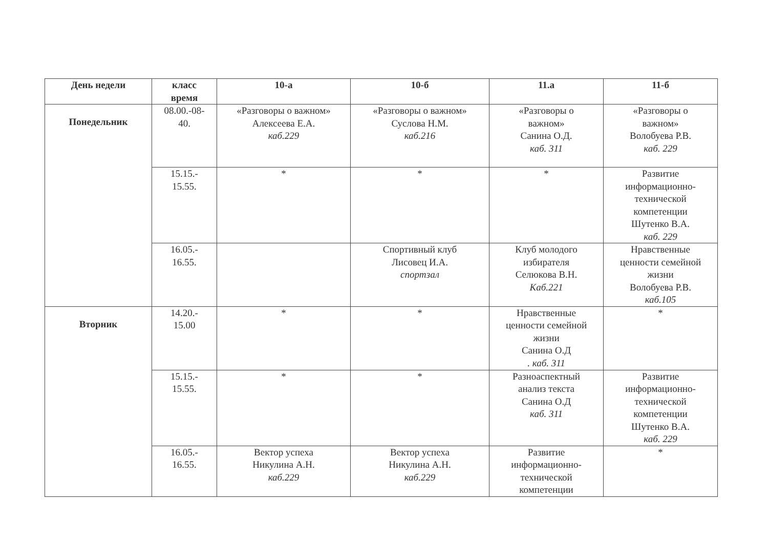| День недели | класс время | 10-а | 10-б | 11.а | 11-б |
| --- | --- | --- | --- | --- | --- |
| Понедельник | 08.00.-08- 40. | «Разговоры о важном» Алексеева Е.А. каб.229 | «Разговоры о важном» Суслова Н.М. каб.216 | «Разговоры о важном» Санина О.Д. каб. 311 | «Разговоры о важном» Волобуева Р.В. каб. 229 |
| | 15.15.- 15.55. | * | * | * | Развитие информационно- технической компетенции Шутенко В.А. каб. 229 |
| | 16.05.- 16.55. | | Спортивный клуб Лисовец И.А. спортзал | Клуб молодого избирателя Селюкова В.Н. Каб.221 | Нравственные ценности семейной жизни Волобуева Р.В. каб.105 |
| Вторник | 14.20.- 15.00 | * | * | Нравственные ценности семейной жизни Санина О.Д . каб. 311 | * |
| | 15.15.- 15.55. | * | * | Разноаспектный анализ текста Санина О.Д каб. 311 | Развитие информационно- технической компетенции Шутенко В.А. каб. 229 |
| | 16.05.- 16.55. | Вектор успеха Никулина А.Н. каб.229 | Вектор успеха Никулина А.Н. каб.229 | Развитие информационно- технической компетенции | * |